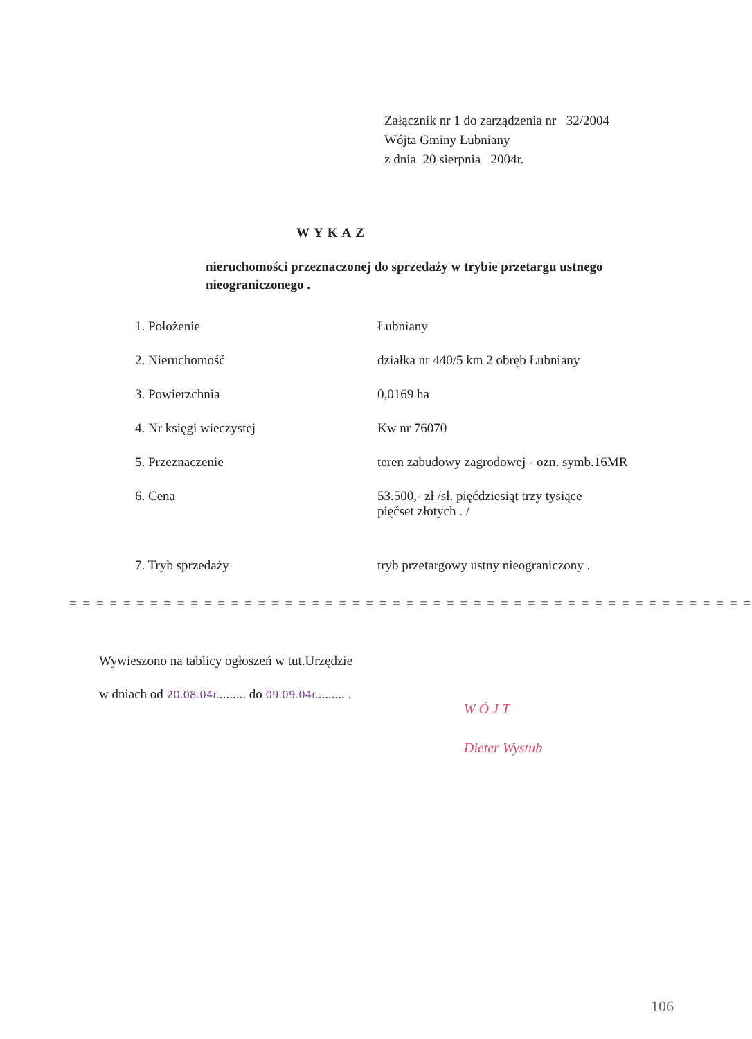Załącznik nr 1 do zarządzenia nr 32/2004
Wójta Gminy Łubniany
z dnia 20 sierpnia 2004r.
WYKAZ
nieruchomości przeznaczonej do sprzedaży w trybie przetargu ustnego nieograniczonego .
| 1. Położenie | Łubniany |
| 2. Nieruchomość | działka nr 440/5 km 2 obręb Łubniany |
| 3. Powierzchnia | 0,0169 ha |
| 4. Nr księgi wieczystej | Kw nr 76070 |
| 5. Przeznaczenie | teren zabudowy zagrodowej - ozn. symb.16MR |
| 6. Cena | 53.500,- zł /sł. pięćdziesiąt trzy tysiące pięćset złotych . / |
| 7. Tryb sprzedaży | tryb przetargowy ustny nieograniczony . |
= = = = = = = = = = = = = = = = = = = = = = = = = = = = = = = = = = = = = = = = = = = = = = = = = = =
Wywieszono na tablicy ogłoszeń w tut.Urzędzie
w dniach od 20.08.04r......... do 09.09.04r......... .
W Ó J T
Dieter Wystub
106